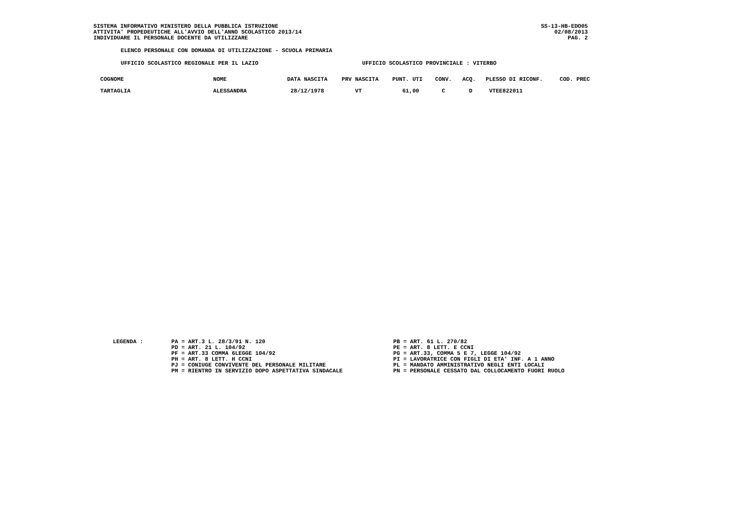SISTEMA INFORMATIVO MINISTERO DELLA PUBBLICA ISTRUZIONE
ATTIVITA' PROPEDEUTICHE ALL'AVVIO DELL'ANNO SCOLASTICO 2013/14
INDIVIDUARE IL PERSONALE DOCENTE DA UTILIZZARE
SS-13-HB-EDO05
02/08/2013
PAG. 2
ELENCO PERSONALE CON DOMANDA DI UTILIZZAZIONE - SCUOLA PRIMARIA
UFFICIO SCOLASTICO REGIONALE PER IL LAZIO UFFICIO SCOLASTICO PROVINCIALE : VITERBO
| COGNOME | NOME | DATA NASCITA | PRV NASCITA | PUNT. UTI | CONV. | ACQ. | PLESSO DI RICONF. | COD. PREC |
| --- | --- | --- | --- | --- | --- | --- | --- | --- |
| TARTAGLIA | ALESSANDRA | 28/12/1978 | VT | 61,00 | C | D | VTEE822011 | |
LEGENDA : PA = ART.3 L. 28/3/91 N. 120
PD = ART. 21 L. 104/92
PF = ART.33 COMMA 6LEGGE 104/92
PH = ART. 8 LETT. H CCNI
PJ = CONIUGE CONVIVENTE DEL PERSONALE MILITARE
PM = RIENTRO IN SERVIZIO DOPO ASPETTATIVA SINDACALE
PB = ART. 61 L. 270/82
PE = ART. 8 LETT. E CCNI
PG = ART.33, COMMA 5 E 7, LEGGE 104/92
PI = LAVORATRICE CON FIGLI DI ETA' INF. A 1 ANNO
PL = MANDATO AMMINISTRATIVO NEGLI ENTI LOCALI
PN = PERSONALE CESSATO DAL COLLOCAMENTO FUORI RUOLO